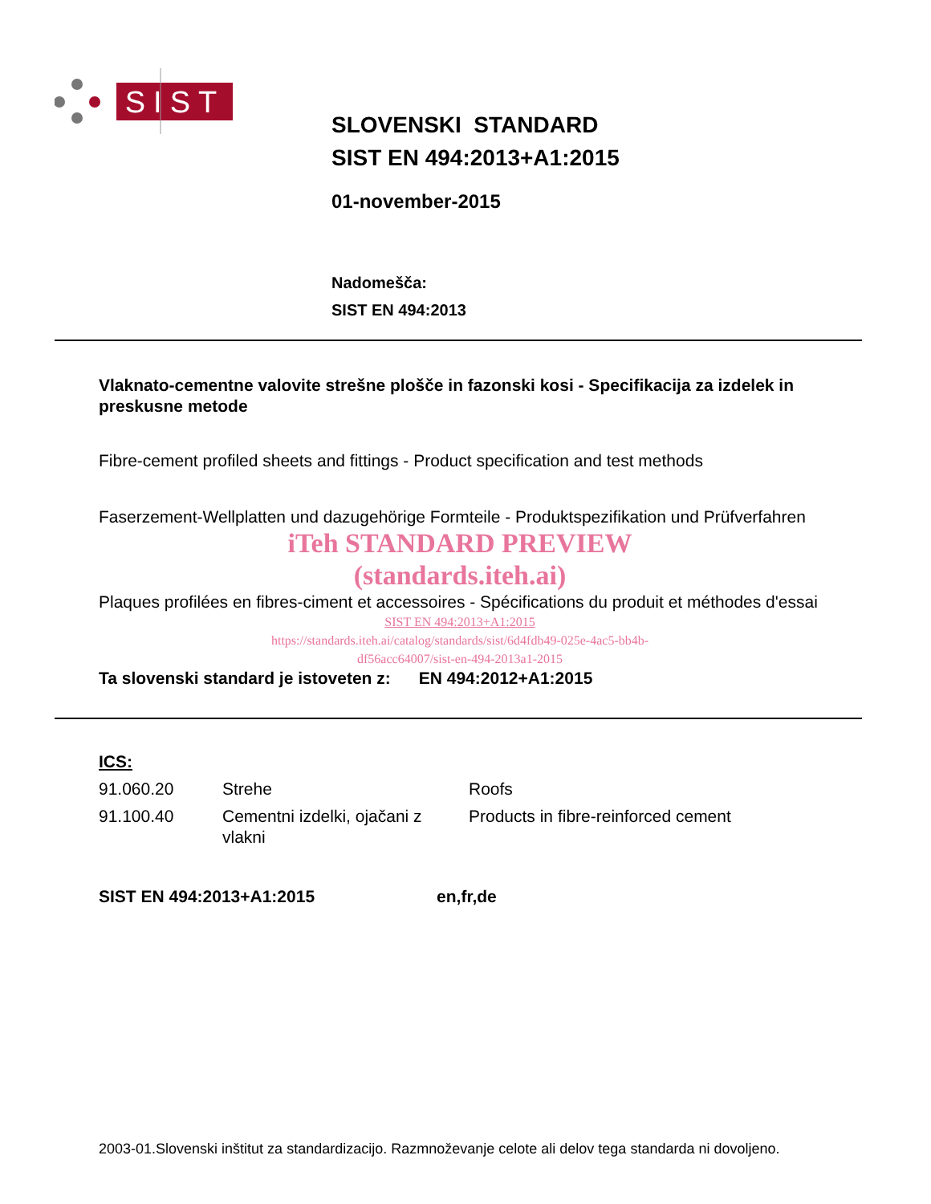SIST
SLOVENSKI STANDARD
SIST EN 494:2013+A1:2015
01-november-2015
Nadomešča:
SIST EN 494:2013
Vlaknato-cementne valovite strešne plošče in fazonski kosi - Specifikacija za izdelek in preskusne metode
Fibre-cement profiled sheets and fittings - Product specification and test methods
Faserzement-Wellplatten und dazugehörige Formteile - Produktspezifikation und Prüfverfahren
iTeh STANDARD PREVIEW
(standards.iteh.ai)
Plaques profilées en fibres-ciment et accessoires - Spécifications du produit et méthodes d'essai
SIST EN 494:2013+A1:2015
https://standards.iteh.ai/catalog/standards/sist/6d4fdb49-025e-4ac5-bb4b-
df56acc64007/sist-en-494-2013a1-2015
Ta slovenski standard je istoveten z: EN 494:2012+A1:2015
ICS:
| 91.060.20 | Strehe | Roofs |
| 91.100.40 | Cementni izdelki, ojačani z vlakni | Products in fibre-reinforced cement |
SIST EN 494:2013+A1:2015 en,fr,de
2003-01.Slovenski inštitut za standardizacijo. Razmnoževanje celote ali delov tega standarda ni dovoljeno.